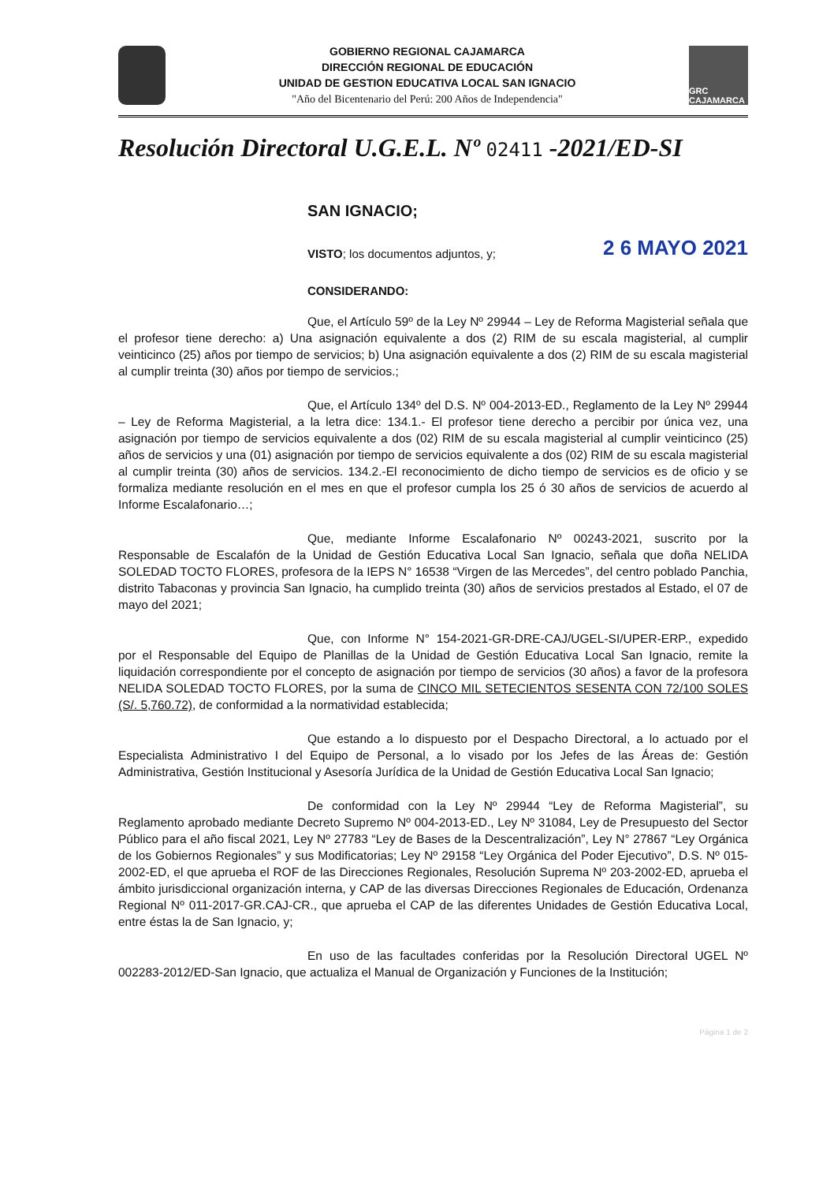GOBIERNO REGIONAL CAJAMARCA
DIRECCIÓN REGIONAL DE EDUCACIÓN
UNIDAD DE GESTION EDUCATIVA LOCAL SAN IGNACIO
"Año del Bicentenario del Perú: 200 Años de Independencia"
GRC CAJAMARCA
Resolución Directoral U.G.E.L. Nº 02411 -2021/ED-SI
SAN IGNACIO;
VISTO; los documentos adjuntos, y;
2 6 MAYO 2021
CONSIDERANDO:
Que, el Artículo 59º de la Ley Nº 29944 – Ley de Reforma Magisterial señala que el profesor tiene derecho: a) Una asignación equivalente a dos (2) RIM de su escala magisterial, al cumplir veinticinco (25) años por tiempo de servicios; b) Una asignación equivalente a dos (2) RIM de su escala magisterial al cumplir treinta (30) años por tiempo de servicios.;
Que, el Artículo 134º del D.S. Nº 004-2013-ED., Reglamento de la Ley Nº 29944 – Ley de Reforma Magisterial, a la letra dice: 134.1.- El profesor tiene derecho a percibir por única vez, una asignación por tiempo de servicios equivalente a dos (02) RIM de su escala magisterial al cumplir veinticinco (25) años de servicios y una (01) asignación por tiempo de servicios equivalente a dos (02) RIM de su escala magisterial al cumplir treinta (30) años de servicios. 134.2.-El reconocimiento de dicho tiempo de servicios es de oficio y se formaliza mediante resolución en el mes en que el profesor cumpla los 25 ó 30 años de servicios de acuerdo al Informe Escalafonario…;
Que, mediante Informe Escalafonario Nº 00243-2021, suscrito por la Responsable de Escalafón de la Unidad de Gestión Educativa Local San Ignacio, señala que doña NELIDA SOLEDAD TOCTO FLORES, profesora de la IEPS N° 16538 “Virgen de las Mercedes”, del centro poblado Panchia, distrito Tabaconas y provincia San Ignacio, ha cumplido treinta (30) años de servicios prestados al Estado, el 07 de mayo del 2021;
Que, con Informe N° 154-2021-GR-DRE-CAJ/UGEL-SI/UPER-ERP., expedido por el Responsable del Equipo de Planillas de la Unidad de Gestión Educativa Local San Ignacio, remite la liquidación correspondiente por el concepto de asignación por tiempo de servicios (30 años) a favor de la profesora NELIDA SOLEDAD TOCTO FLORES, por la suma de CINCO MIL SETECIENTOS SESENTA CON 72/100 SOLES (S/. 5,760.72), de conformidad a la normatividad establecida;
Que estando a lo dispuesto por el Despacho Directoral, a lo actuado por el Especialista Administrativo I del Equipo de Personal, a lo visado por los Jefes de las Áreas de: Gestión Administrativa, Gestión Institucional y Asesoría Jurídica de la Unidad de Gestión Educativa Local San Ignacio;
De conformidad con la Ley Nº 29944 “Ley de Reforma Magisterial”, su Reglamento aprobado mediante Decreto Supremo Nº 004-2013-ED., Ley Nº 31084, Ley de Presupuesto del Sector Público para el año fiscal 2021, Ley Nº 27783 “Ley de Bases de la Descentralización”, Ley N° 27867 “Ley Orgánica de los Gobiernos Regionales” y sus Modificatorias; Ley Nº 29158 “Ley Orgánica del Poder Ejecutivo”, D.S. Nº 015-2002-ED, el que aprueba el ROF de las Direcciones Regionales, Resolución Suprema Nº 203-2002-ED, aprueba el ámbito jurisdiccional organización interna, y CAP de las diversas Direcciones Regionales de Educación, Ordenanza Regional Nº 011-2017-GR.CAJ-CR., que aprueba el CAP de las diferentes Unidades de Gestión Educativa Local, entre éstas la de San Ignacio, y;
En uso de las facultades conferidas por la Resolución Directoral UGEL Nº 002283-2012/ED-San Ignacio, que actualiza el Manual de Organización y Funciones de la Institución;
Página 1 de 2